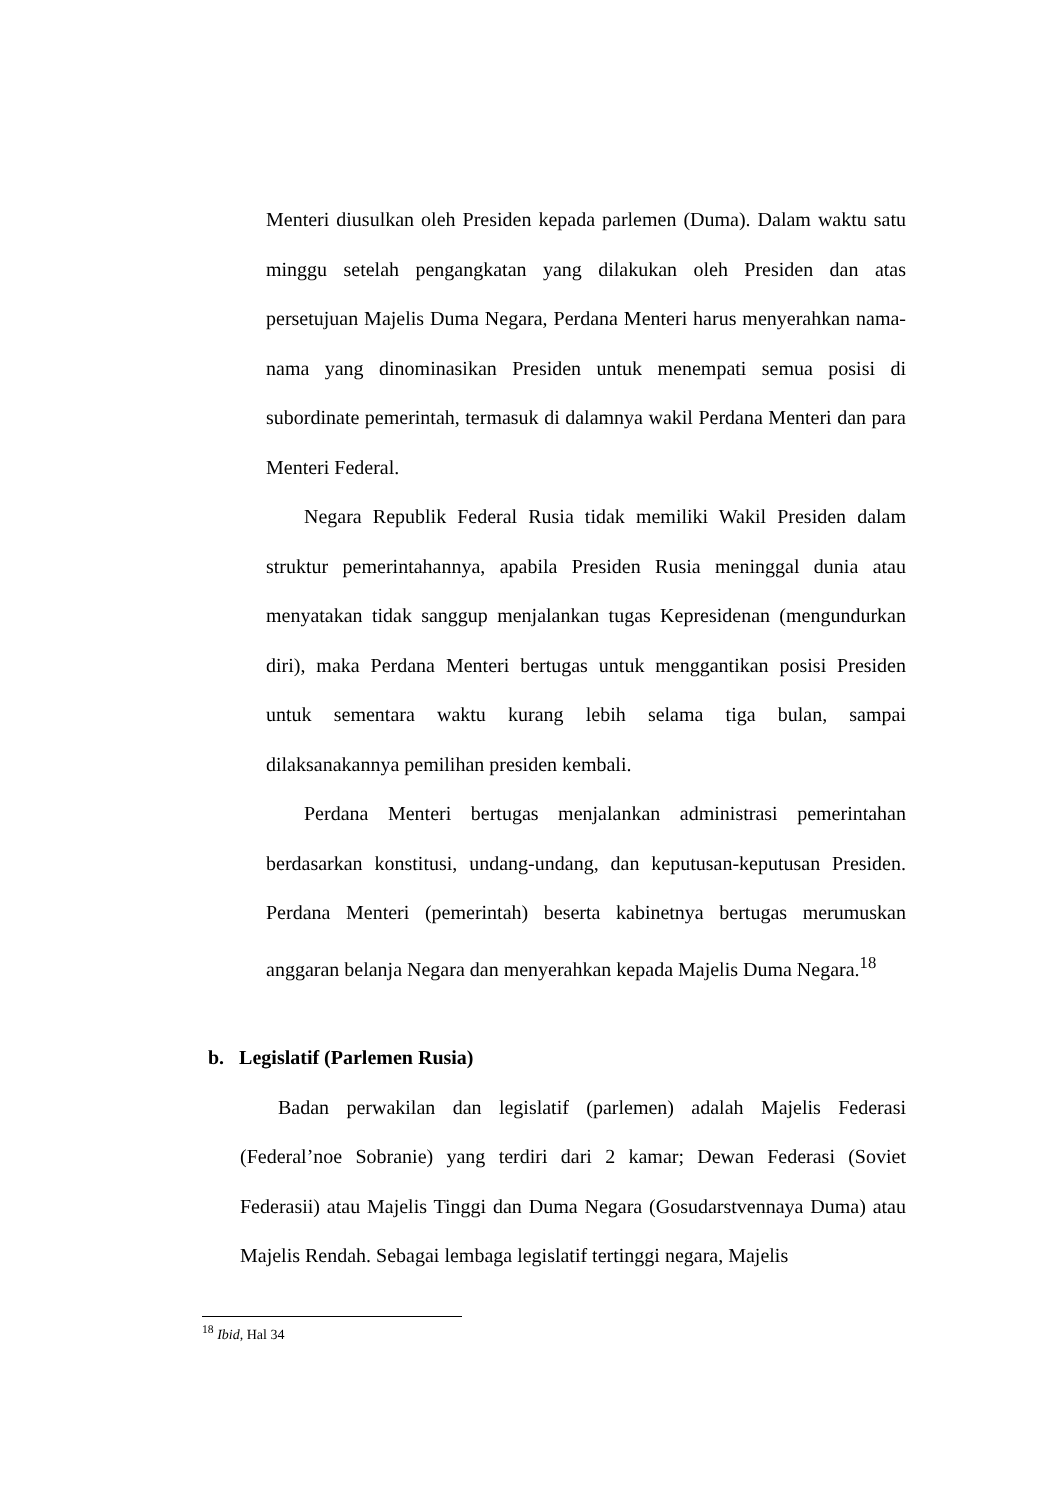Menteri diusulkan oleh Presiden kepada parlemen (Duma). Dalam waktu satu minggu setelah pengangkatan yang dilakukan oleh Presiden dan atas persetujuan Majelis Duma Negara, Perdana Menteri harus menyerahkan nama-nama yang dinominasikan Presiden untuk menempati semua posisi di subordinate pemerintah, termasuk di dalamnya wakil Perdana Menteri dan para Menteri Federal.
Negara Republik Federal Rusia tidak memiliki Wakil Presiden dalam struktur pemerintahannya, apabila Presiden Rusia meninggal dunia atau menyatakan tidak sanggup menjalankan tugas Kepresidenan (mengundurkan diri), maka Perdana Menteri bertugas untuk menggantikan posisi Presiden untuk sementara waktu kurang lebih selama tiga bulan, sampai dilaksanakannya pemilihan presiden kembali.
Perdana Menteri bertugas menjalankan administrasi pemerintahan berdasarkan konstitusi, undang-undang, dan keputusan-keputusan Presiden. Perdana Menteri (pemerintah) beserta kabinetnya bertugas merumuskan anggaran belanja Negara dan menyerahkan kepada Majelis Duma Negara.<sup>18</sup>
b. Legislatif (Parlemen Rusia)
Badan perwakilan dan legislatif (parlemen) adalah Majelis Federasi (Federal’noe Sobranie) yang terdiri dari 2 kamar; Dewan Federasi (Soviet Federasii) atau Majelis Tinggi dan Duma Negara (Gosudarstvennaya Duma) atau Majelis Rendah. Sebagai lembaga legislatif tertinggi negara, Majelis
<sup>18</sup> Ibid, Hal 34